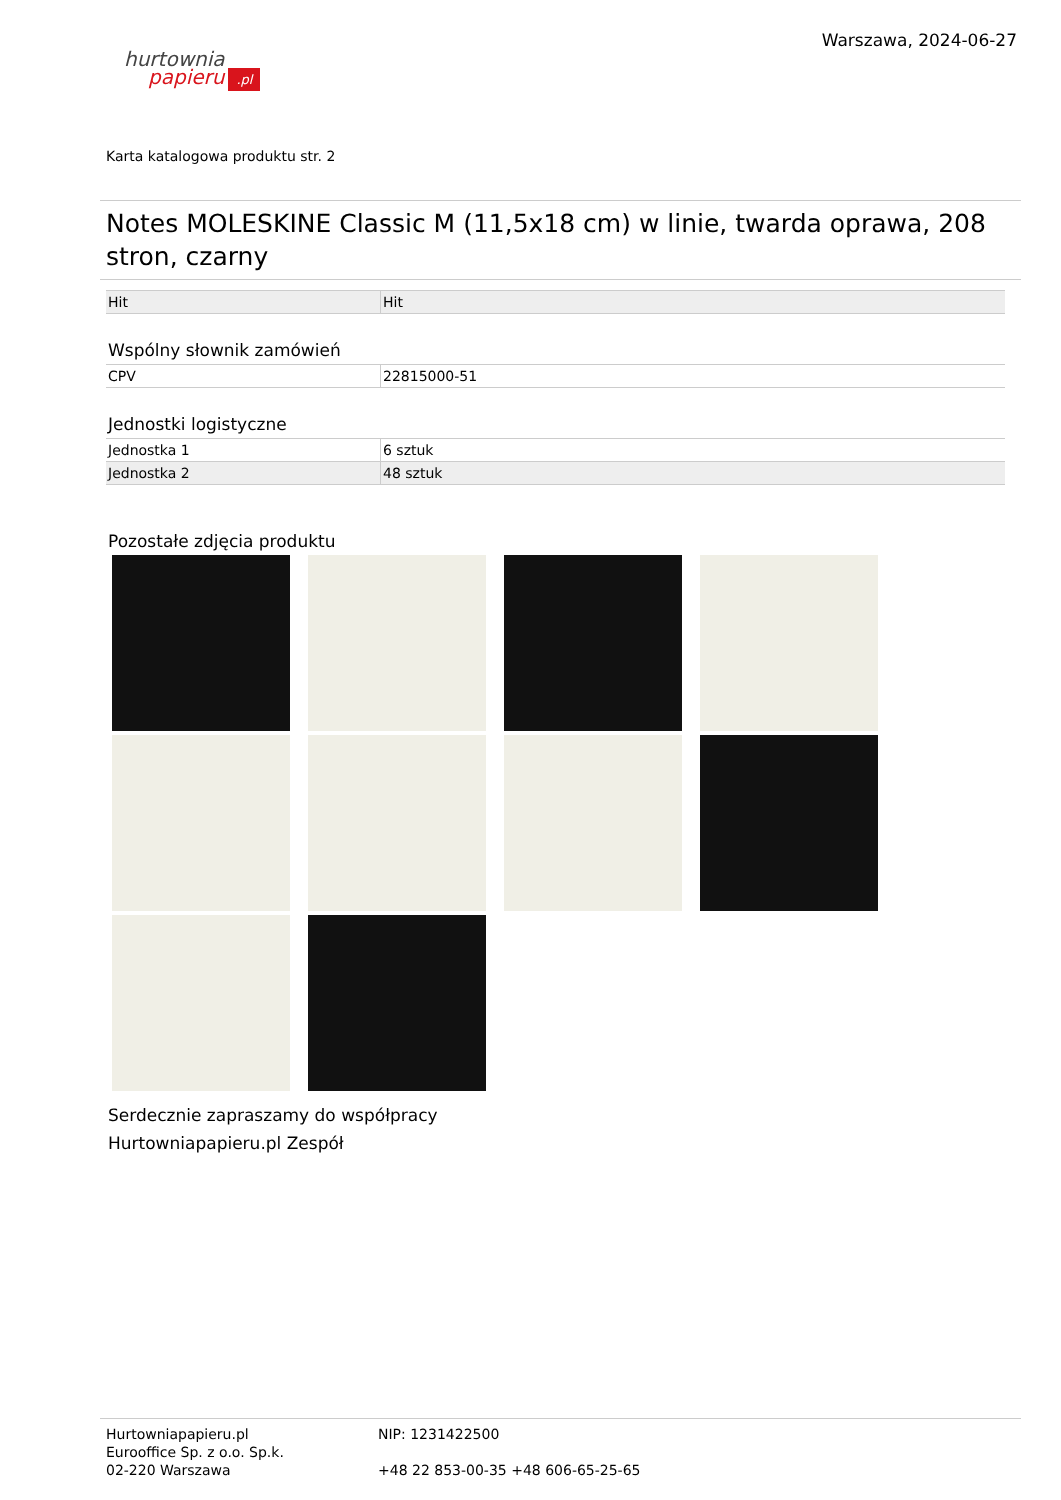hurtownia
papieru.pl
Warszawa, 2024-06-27
Karta katalogowa produktu str. 2
Notes MOLESKINE Classic M (11,5x18 cm) w linie, twarda oprawa, 208 stron, czarny
| Hit | Hit |
Wspólny słownik zamówień
| CPV | 22815000-51 |
Jednostki logistyczne
| Jednostka 1 | 6 sztuk |
| Jednostka 2 | 48 sztuk |
Pozostałe zdjęcia produktu
Serdecznie zapraszamy do współpracy
Hurtowniapapieru.pl Zespół
Hurtowniapapieru.pl
Eurooffice Sp. z o.o. Sp.k.
02-220 Warszawa
NIP: 1231422500
+48 22 853-00-35 +48 606-65-25-65